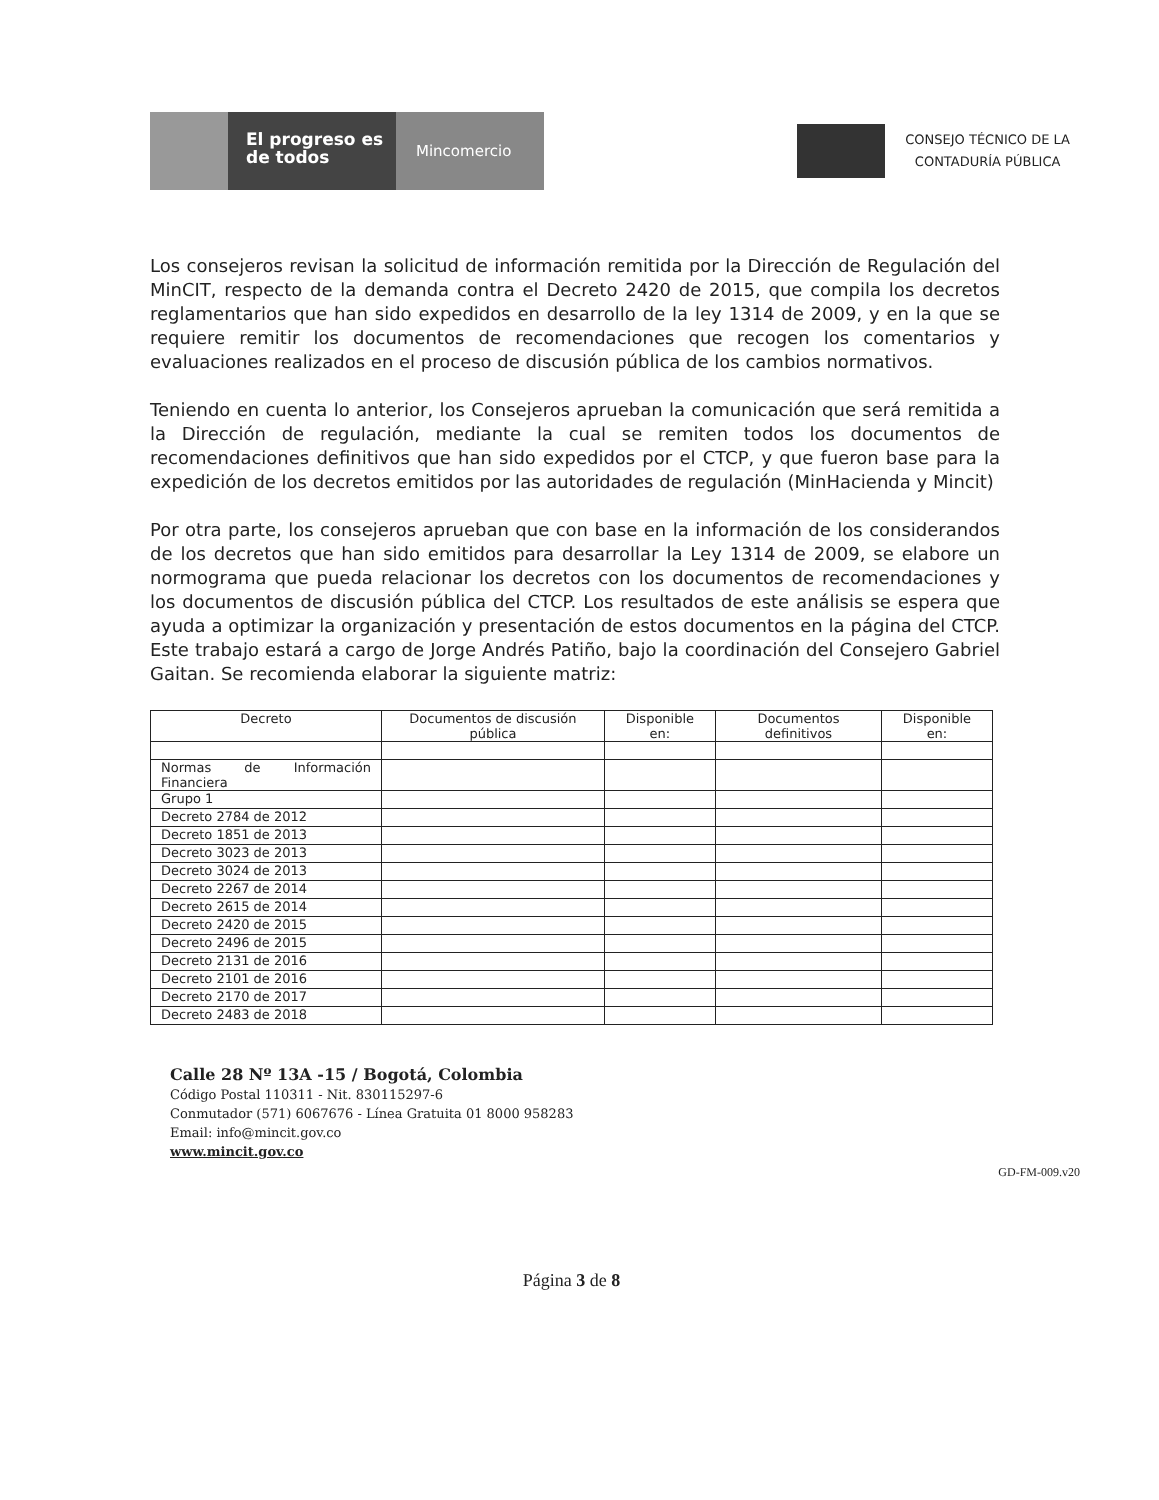El progreso es de todos
Mincomercio
CONSEJO TÉCNICO DE LA
CONTADURÍA PÚBLICA
Los consejeros revisan la solicitud de información remitida por la Dirección de Regulación del MinCIT, respecto de la demanda contra el Decreto 2420 de 2015, que compila los decretos reglamentarios que han sido expedidos en desarrollo de la ley 1314 de 2009, y en la que se requiere remitir los documentos de recomendaciones que recogen los comentarios y evaluaciones realizados en el proceso de discusión pública de los cambios normativos.
Teniendo en cuenta lo anterior, los Consejeros aprueban la comunicación que será remitida a la Dirección de regulación, mediante la cual se remiten todos los documentos de recomendaciones definitivos que han sido expedidos por el CTCP, y que fueron base para la expedición de los decretos emitidos por las autoridades de regulación (MinHacienda y Mincit)
Por otra parte, los consejeros aprueban que con base en la información de los considerandos de los decretos que han sido emitidos para desarrollar la Ley 1314 de 2009, se elabore un normograma que pueda relacionar los decretos con los documentos de recomendaciones y los documentos de discusión pública del CTCP. Los resultados de este análisis se espera que ayuda a optimizar la organización y presentación de estos documentos en la página del CTCP. Este trabajo estará a cargo de Jorge Andrés Patiño, bajo la coordinación del Consejero Gabriel Gaitan. Se recomienda elaborar la siguiente matriz:
| Decreto | Documentos de discusión pública | Disponible en: | Documentos definitivos | Disponible en: |
| --- | --- | --- | --- | --- |
| Normas de Información Financiera | | | | |
| Grupo 1 | | | | |
| Decreto 2784 de 2012 | | | | |
| Decreto 1851 de 2013 | | | | |
| Decreto 3023 de 2013 | | | | |
| Decreto 3024 de 2013 | | | | |
| Decreto 2267 de 2014 | | | | |
| Decreto 2615 de 2014 | | | | |
| Decreto 2420 de 2015 | | | | |
| Decreto 2496 de 2015 | | | | |
| Decreto 2131 de 2016 | | | | |
| Decreto 2101 de 2016 | | | | |
| Decreto 2170 de 2017 | | | | |
| Decreto 2483 de 2018 | | | | |
Calle 28 Nº 13A -15 / Bogotá, Colombia
Código Postal 110311 - Nit. 830115297-6
Conmutador (571) 6067676 - Línea Gratuita 01 8000 958283
Email: info@mincit.gov.co
www.mincit.gov.co
GD-FM-009.v20
Página 3 de 8